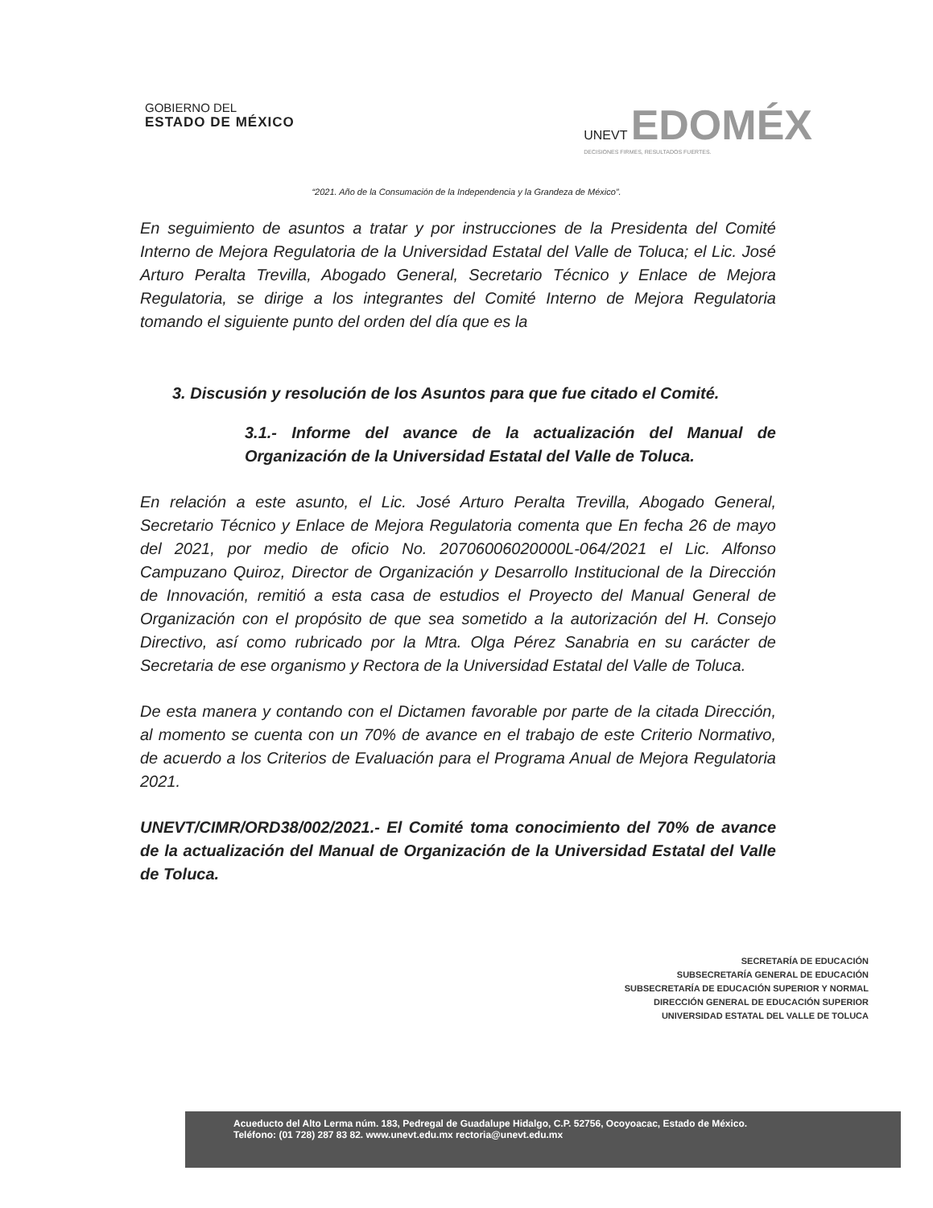GOBIERNO DEL
ESTADO DE MÉXICO
UNEVT EDOMÉX
DECISIONES FIRMES, RESULTADOS FUERTES.
“2021. Año de la Consumación de la Independencia y la Grandeza de México”.
En seguimiento de asuntos a tratar y por instrucciones de la Presidenta del Comité Interno de Mejora Regulatoria de la Universidad Estatal del Valle de Toluca; el Lic. José Arturo Peralta Trevilla, Abogado General, Secretario Técnico y Enlace de Mejora Regulatoria, se dirige a los integrantes del Comité Interno de Mejora Regulatoria tomando el siguiente punto del orden del día que es la
3. Discusión y resolución de los Asuntos para que fue citado el Comité.
3.1.- Informe del avance de la actualización del Manual de Organización de la Universidad Estatal del Valle de Toluca.
En relación a este asunto, el Lic. José Arturo Peralta Trevilla, Abogado General, Secretario Técnico y Enlace de Mejora Regulatoria comenta que En fecha 26 de mayo del 2021, por medio de oficio No. 20706006020000L-064/2021 el Lic. Alfonso Campuzano Quiroz, Director de Organización y Desarrollo Institucional de la Dirección de Innovación, remitió a esta casa de estudios el Proyecto del Manual General de Organización con el propósito de que sea sometido a la autorización del H. Consejo Directivo, así como rubricado por la Mtra. Olga Pérez Sanabria en su carácter de Secretaria de ese organismo y Rectora de la Universidad Estatal del Valle de Toluca.
De esta manera y contando con el Dictamen favorable por parte de la citada Dirección, al momento se cuenta con un 70% de avance en el trabajo de este Criterio Normativo, de acuerdo a los Criterios de Evaluación para el Programa Anual de Mejora Regulatoria 2021.
UNEVT/CIMR/ORD38/002/2021.- El Comité toma conocimiento del 70% de avance de la actualización del Manual de Organización de la Universidad Estatal del Valle de Toluca.
SECRETARÍA DE EDUCACIÓN
SUBSECRETARÍA GENERAL DE EDUCACIÓN
SUBSECRETARÍA DE EDUCACIÓN SUPERIOR Y NORMAL
DIRECCIÓN GENERAL DE EDUCACIÓN SUPERIOR
UNIVERSIDAD ESTATAL DEL VALLE DE TOLUCA
Acueducto del Alto Lerma núm. 183, Pedregal de Guadalupe Hidalgo, C.P. 52756, Ocoyoacac, Estado de México.
Teléfono: (01 728) 287 83 82. www.unevt.edu.mx rectoria@unevt.edu.mx